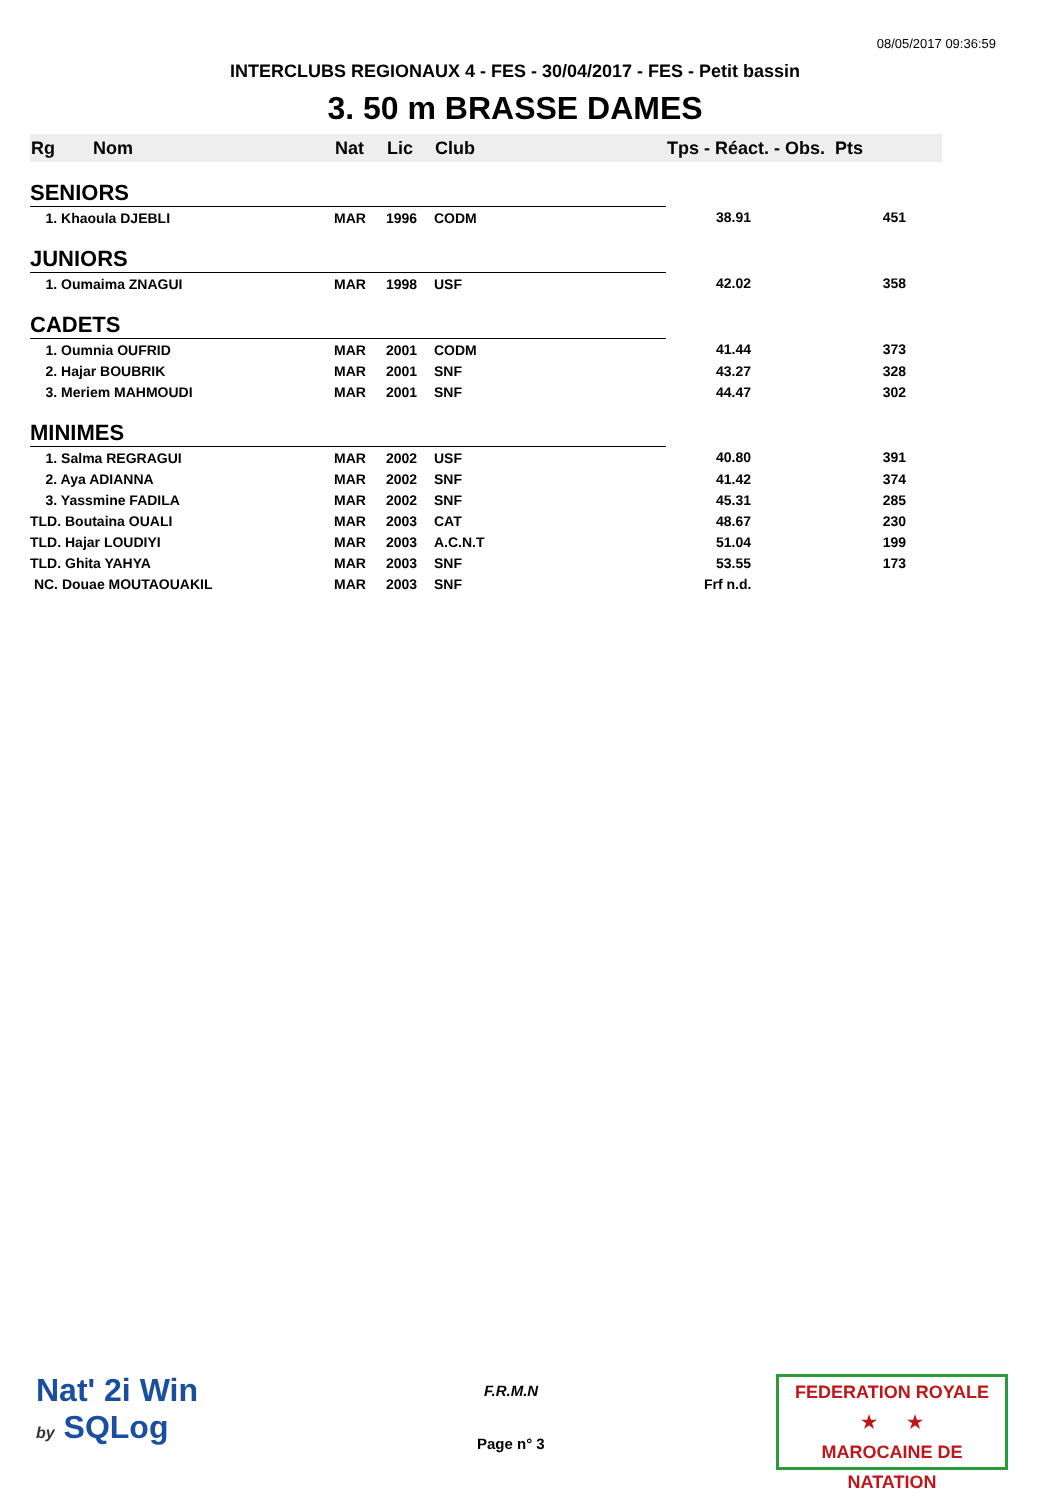08/05/2017 09:36:59
INTERCLUBS REGIONAUX 4 - FES - 30/04/2017 - FES - Petit bassin
3. 50 m BRASSE DAMES
| Rg | Nom | Nat | Lic | Club | Tps - Réact. - Obs. Pts | |
| --- | --- | --- | --- | --- | --- | --- |
| SENIORS | | | | | | |
| 1. Khaoula DJEBLI | | MAR | 1996 | CODM | 38.91 | 451 |
| JUNIORS | | | | | | |
| 1. Oumaima ZNAGUI | | MAR | 1998 | USF | 42.02 | 358 |
| CADETS | | | | | | |
| 1. Oumnia OUFRID | | MAR | 2001 | CODM | 41.44 | 373 |
| 2. Hajar BOUBRIK | | MAR | 2001 | SNF | 43.27 | 328 |
| 3. Meriem MAHMOUDI | | MAR | 2001 | SNF | 44.47 | 302 |
| MINIMES | | | | | | |
| 1. Salma REGRAGUI | | MAR | 2002 | USF | 40.80 | 391 |
| 2. Aya ADIANNA | | MAR | 2002 | SNF | 41.42 | 374 |
| 3. Yassmine FADILA | | MAR | 2002 | SNF | 45.31 | 285 |
| TLD. Boutaina OUALI | | MAR | 2003 | CAT | 48.67 | 230 |
| TLD. Hajar LOUDIYI | | MAR | 2003 | A.C.N.T | 51.04 | 199 |
| TLD. Ghita YAHYA | | MAR | 2003 | SNF | 53.55 | 173 |
| NC. Douae MOUTAOUAKIL | | MAR | 2003 | SNF | Frf n.d. | |
Nat' 2i Win
by SQLog
F.R.M.N
Page n° 3
FEDERATION ROYALE
★ ★
MAROCAINE DE NATATION